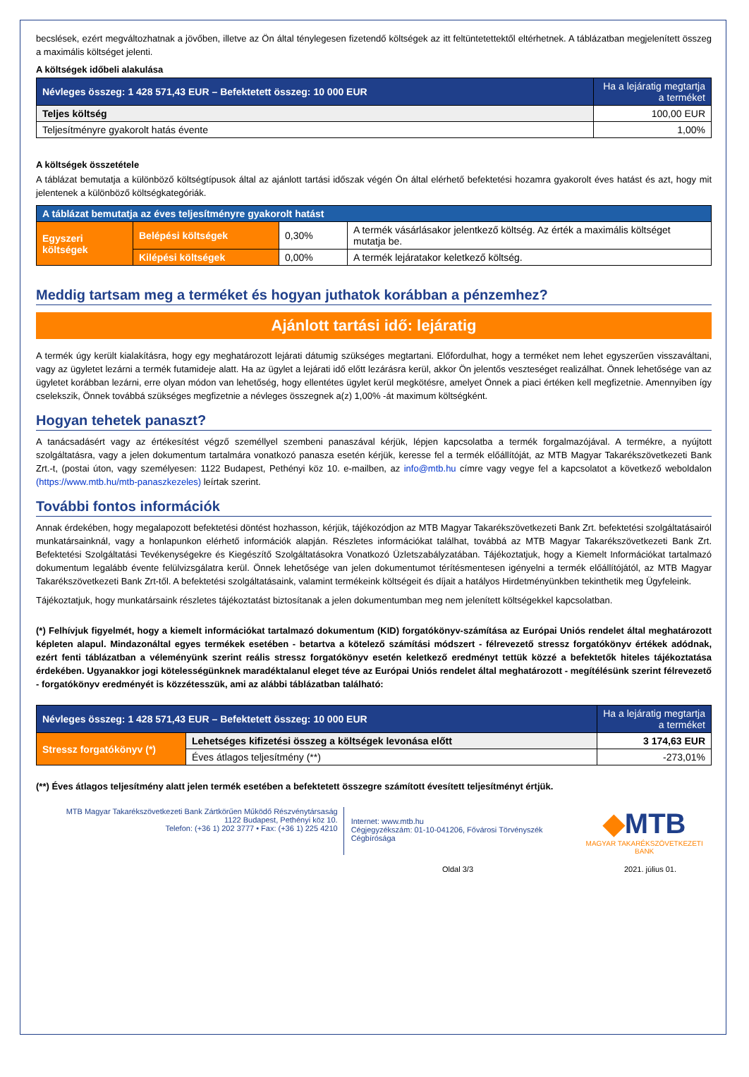becslések, ezért megváltozhatnak a jövőben, illetve az Ön által ténylegesen fizetendő költségek az itt feltüntetettektől eltérhetnek. A táblázatban megjelenített összeg a maximális költséget jelenti.
A költségek időbeli alakulása
| Névleges összeg: 1 428 571,43 EUR – Befektetett összeg: 10 000 EUR | Ha a lejáratig megtartja a terméket |
| --- | --- |
| Teljes költség | 100,00 EUR |
| Teljesítményre gyakorolt hatás évente | 1,00% |
A költségek összetétele
A táblázat bemutatja a különböző költségtípusok által az ajánlott tartási időszak végén Ön által elérhető befektetési hozamra gyakorolt éves hatást és azt, hogy mit jelentenek a különböző költségkategóriák.
| A táblázat bemutatja az éves teljesítményre gyakorolt hatást | | | |
| --- | --- | --- | --- |
| Egyszeri költségek | Belépési költségek | 0,30% | A termék vásárlásakor jelentkező költség. Az érték a maximális költséget mutatja be. |
| | Kilépési költségek | 0,00% | A termék lejáratakor keletkező költség. |
Meddig tartsam meg a terméket és hogyan juthatok korábban a pénzemhez?
Ajánlott tartási idő: lejáratig
A termék úgy került kialakításra, hogy egy meghatározott lejárati dátumig szükséges megtartani. Előfordulhat, hogy a terméket nem lehet egyszerűen visszaváltani, vagy az ügyletet lezárni a termék futamideje alatt. Ha az ügylet a lejárati idő előtt lezárásra kerül, akkor Ön jelentős veszteséget realizálhat. Önnek lehetősége van az ügyletet korábban lezárni, erre olyan módon van lehetőség, hogy ellentétes ügylet kerül megkötésre, amelyet Önnek a piaci értéken kell megfizetnie. Amennyiben így cselekszik, Önnek továbbá szükséges megfizetnie a névleges összegnek a(z) 1,00% -át maximum költségként.
Hogyan tehetek panaszt?
A tanácsadásért vagy az értékesítést végző személlyel szembeni panaszával kérjük, lépjen kapcsolatba a termék forgalmazójával. A termékre, a nyújtott szolgáltatásra, vagy a jelen dokumentum tartalmára vonatkozó panasza esetén kérjük, keresse fel a termék előállítóját, az MTB Magyar Takarékszövetkezeti Bank Zrt.-t, (postai úton, vagy személyesen: 1122 Budapest, Pethényi köz 10. e-mailben, az info@mtb.hu címre vagy vegye fel a kapcsolatot a következő weboldalon (https://www.mtb.hu/mtb-panaszkezeles) leírtak szerint.
További fontos információk
Annak érdekében, hogy megalapozott befektetési döntést hozhasson, kérjük, tájékozódjon az MTB Magyar Takarékszövetkezeti Bank Zrt. befektetési szolgáltatásairól munkatársainknál, vagy a honlapunkon elérhető információk alapján. Részletes információkat találhat, továbbá az MTB Magyar Takarékszövetkezeti Bank Zrt. Befektetési Szolgáltatási Tevékenységekre és Kiegészítő Szolgáltatásokra Vonatkozó Üzletszabályzatában. Tájékoztatjuk, hogy a Kiemelt Információkat tartalmazó dokumentum legalább évente felülvizsgálatra kerül. Önnek lehetősége van jelen dokumentumot térítésmentesen igényelni a termék előállítójától, az MTB Magyar Takarékszövetkezeti Bank Zrt-től. A befektetési szolgáltatásaink, valamint termékeink költségeit és díjait a hatályos Hirdetményünkben tekinthetik meg Ügyfeleink.
Tájékoztatjuk, hogy munkatársaink részletes tájékoztatást biztosítanak a jelen dokumentumban meg nem jelenített költségekkel kapcsolatban.
(*) Felhívjuk figyelmét, hogy a kiemelt információkat tartalmazó dokumentum (KID) forgatókönyv-számítása az Európai Uniós rendelet által meghatározott képleten alapul. Mindazonáltal egyes termékek esetében - betartva a kötelező számítási módszert - félrevezető stressz forgatókönyv értékek adódnak, ezért fenti táblázatban a véleményünk szerint reális stressz forgatókönyv esetén keletkező eredményt tettük közzé a befektetők hiteles tájékoztatása érdekében. Ugyanakkor jogi kötelességünknek maradéktalanul eleget téve az Európai Uniós rendelet által meghatározott - megítélésünk szerint félrevezető - forgatókönyv eredményét is közzétesszük, ami az alábbi táblázatban található:
| Névleges összeg: 1 428 571,43 EUR – Befektetett összeg: 10 000 EUR | | Ha a lejáratig megtartja a terméket |
| --- | --- | --- |
| Stressz forgatókönyv (*) | Lehetséges kifizetési összeg a költségek levonása előtt | 3 174,63 EUR |
| | Éves átlagos teljesítmény (**) | -273,01% |
(**) Éves átlagos teljesítmény alatt jelen termék esetében a befektetett összegre számított évesített teljesítményt értjük.
MTB Magyar Takarékszövetkezeti Bank Zártkörűen Működő Részvénytársaság
1122 Budapest, Pethényi köz 10.
Telefon: (+36 1) 202 3777 • Fax: (+36 1) 225 4210
Internet: www.mtb.hu
Cégjegyzékszám: 01-10-041206, Fővárosi Törvényszék Cégbírósága
◆MTB
MAGYAR TAKARÉKSZÖVETKEZETI BANK
Oldal 3/3 2021. július 01.